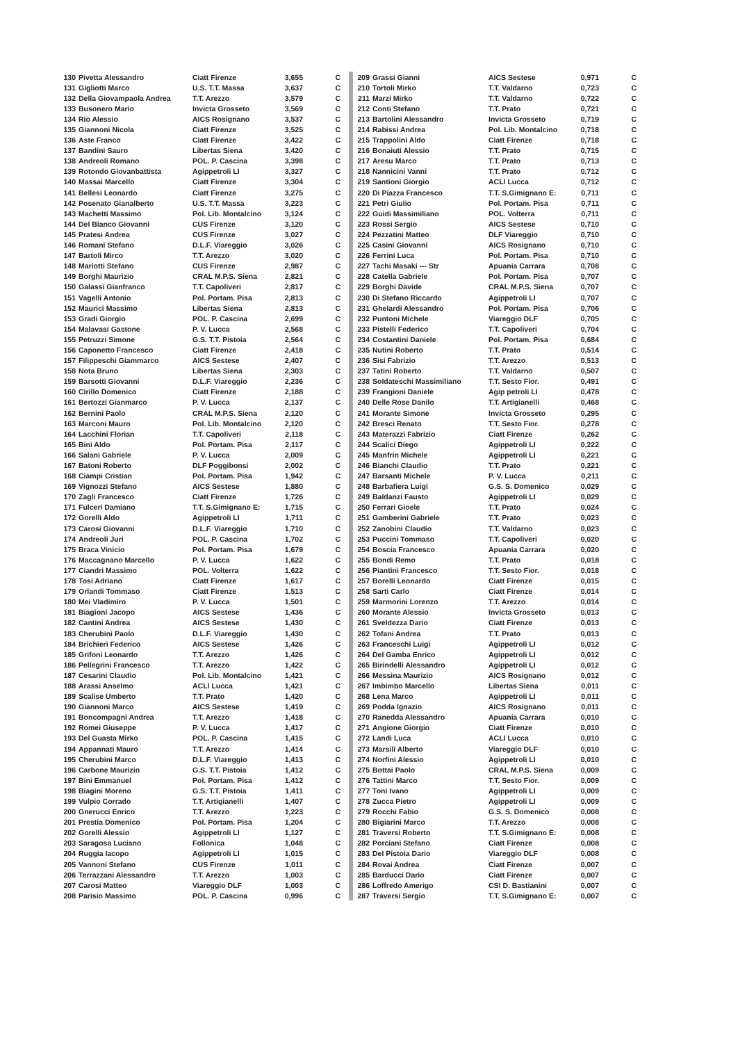| 130 | Pivetta Alessandro | Ciatt Firenze | 3,655 | C |
| 131 | Gigliotti Marco | U.S. T.T. Massa | 3,637 | C |
| 132 | Della Giovampaola Andrea | T.T. Arezzo | 3,579 | C |
| 133 | Busonero Mario | Invicta Grosseto | 3,569 | C |
| 134 | Rio Alessio | AICS Rosignano | 3,537 | C |
| 135 | Giannoni Nicola | Ciatt Firenze | 3,525 | C |
| 136 | Aste Franco | Ciatt Firenze | 3,422 | C |
| 137 | Bandini Sauro | Libertas Siena | 3,420 | C |
| 138 | Andreoli Romano | POL. P. Cascina | 3,398 | C |
| 139 | Rotondo Giovanbattista | Agippetroli LI | 3,327 | C |
| 140 | Massai Marcello | Ciatt Firenze | 3,304 | C |
| 141 | Bellesi Leonardo | Ciatt Firenze | 3,275 | C |
| 142 | Posenato Gianalberto | U.S. T.T. Massa | 3,223 | C |
| 143 | Machetti Massimo | Pol. Lib. Montalcino | 3,124 | C |
| 144 | Del Bianco Giovanni | CUS Firenze | 3,120 | C |
| 145 | Pratesi Andrea | CUS Firenze | 3,027 | C |
| 146 | Romani Stefano | D.L.F. Viareggio | 3,026 | C |
| 147 | Bartoli Mirco | T.T. Arezzo | 3,020 | C |
| 148 | Mariotti Stefano | CUS Firenze | 2,987 | C |
| 149 | Borghi Maurizio | CRAL M.P.S. Siena | 2,821 | C |
| 150 | Galassi Gianfranco | T.T. Capoliveri | 2,817 | C |
| 151 | Vagelli Antonio | Pol. Portam. Pisa | 2,813 | C |
| 152 | Maurici Massimo | Libertas Siena | 2,813 | C |
| 153 | Gradi Giorgio | POL. P. Cascina | 2,699 | C |
| 154 | Malavasi Gastone | P. V. Lucca | 2,568 | C |
| 155 | Petruzzi Simone | G.S. T.T. Pistoia | 2,564 | C |
| 156 | Caponetto Francesco | Ciatt Firenze | 2,418 | C |
| 157 | Filippeschi Giammarco | AICS Sestese | 2,407 | C |
| 158 | Nota Bruno | Libertas Siena | 2,303 | C |
| 159 | Barsotti Giovanni | D.L.F. Viareggio | 2,236 | C |
| 160 | Cirillo Domenico | Ciatt Firenze | 2,188 | C |
| 161 | Bertozzi Gianmarco | P. V. Lucca | 2,137 | C |
| 162 | Bernini Paolo | CRAL M.P.S. Siena | 2,120 | C |
| 163 | Marconi Mauro | Pol. Lib. Montalcino | 2,120 | C |
| 164 | Lacchini Florian | T.T. Capoliveri | 2,118 | C |
| 165 | Bini Aldo | Pol. Portam. Pisa | 2,117 | C |
| 166 | Salani Gabriele | P. V. Lucca | 2,009 | C |
| 167 | Batoni Roberto | DLF Poggibonsi | 2,002 | C |
| 168 | Ciampi Cristian | Pol. Portam. Pisa | 1,942 | C |
| 169 | Vignozzi Stefano | AICS Sestese | 1,880 | C |
| 170 | Zagli Francesco | Ciatt Firenze | 1,726 | C |
| 171 | Fulceri Damiano | T.T. S.Gimignano E: | 1,715 | C |
| 172 | Gorelli Aldo | Agippetroli LI | 1,711 | C |
| 173 | Carosi Giovanni | D.L.F. Viareggio | 1,710 | C |
| 174 | Andreoli Juri | POL. P. Cascina | 1,702 | C |
| 175 | Braca Vinicio | Pol. Portam. Pisa | 1,679 | C |
| 176 | Maccagnano Marcello | P. V. Lucca | 1,622 | C |
| 177 | Ciandri Massimo | POL. Volterra | 1,622 | C |
| 178 | Tosi Adriano | Ciatt Firenze | 1,617 | C |
| 179 | Orlandi Tommaso | Ciatt Firenze | 1,513 | C |
| 180 | Mei Vladimiro | P. V. Lucca | 1,501 | C |
| 181 | Biagioni Jacopo | AICS Sestese | 1,436 | C |
| 182 | Cantini Andrea | AICS Sestese | 1,430 | C |
| 183 | Cherubini Paolo | D.L.F. Viareggio | 1,430 | C |
| 184 | Brichieri Federico | AICS Sestese | 1,426 | C |
| 185 | Grifoni Leonardo | T.T. Arezzo | 1,426 | C |
| 186 | Pellegrini Francesco | T.T. Arezzo | 1,422 | C |
| 187 | Cesarini Claudio | Pol. Lib. Montalcino | 1,421 | C |
| 188 | Arassi Anselmo | ACLI Lucca | 1,421 | C |
| 189 | Scalise Umberto | T.T. Prato | 1,420 | C |
| 190 | Giannoni Marco | AICS Sestese | 1,419 | C |
| 191 | Boncompagni Andrea | T.T. Arezzo | 1,418 | C |
| 192 | Romei Giuseppe | P. V. Lucca | 1,417 | C |
| 193 | Del Guasta Mirko | POL. P. Cascina | 1,415 | C |
| 194 | Appannati Mauro | T.T. Arezzo | 1,414 | C |
| 195 | Cherubini Marco | D.L.F. Viareggio | 1,413 | C |
| 196 | Carbone Maurizio | G.S. T.T. Pistoia | 1,412 | C |
| 197 | Bini Emmanuel | Pol. Portam. Pisa | 1,412 | C |
| 198 | Biagini Moreno | G.S. T.T. Pistoia | 1,411 | C |
| 199 | Vulpio Corrado | T.T. Artigianelli | 1,407 | C |
| 200 | Gnerucci Enrico | T.T. Arezzo | 1,223 | C |
| 201 | Prestia Domenico | Pol. Portam. Pisa | 1,204 | C |
| 202 | Gorelli Alessio | Agippetroli LI | 1,127 | C |
| 203 | Saragosa Luciano | Follonica | 1,048 | C |
| 204 | Ruggia Iacopo | Agippetroli LI | 1,015 | C |
| 205 | Vannoni Stefano | CUS Firenze | 1,011 | C |
| 206 | Terrazzani Alessandro | T.T. Arezzo | 1,003 | C |
| 207 | Carosi Matteo | Viareggio DLF | 1,003 | C |
| 208 | Parisio Massimo | POL. P. Cascina | 0,996 | C |
| 209 | Grassi Gianni | AICS Sestese | 0,971 | C |
| 210 | Tortoli Mirko | T.T. Valdarno | 0,723 | C |
| 211 | Marzi Mirko | T.T. Valdarno | 0,722 | C |
| 212 | Conti Stefano | T.T. Prato | 0,721 | C |
| 213 | Bartolini Alessandro | Invicta Grosseto | 0,719 | C |
| 214 | Rabissi Andrea | Pol. Lib. Montalcino | 0,718 | C |
| 215 | Trappolini Aldo | Ciatt Firenze | 0,718 | C |
| 216 | Bonaiuti Alessio | T.T. Prato | 0,715 | C |
| 217 | Aresu Marco | T.T. Prato | 0,713 | C |
| 218 | Nannicini Vanni | T.T. Prato | 0,712 | C |
| 219 | Santioni Giorgio | ACLI Lucca | 0,712 | C |
| 220 | Di Piazza Francesco | T.T. S.Gimignano E: | 0,711 | C |
| 221 | Petri Giulio | Pol. Portam. Pisa | 0,711 | C |
| 222 | Guidi Massimiliano | POL. Volterra | 0,711 | C |
| 223 | Rossi Sergio | AICS Sestese | 0,710 | C |
| 224 | Pezzatini Matteo | DLF Viareggio | 0,710 | C |
| 225 | Casini Giovanni | AICS Rosignano | 0,710 | C |
| 226 | Ferrini Luca | Pol. Portam. Pisa | 0,710 | C |
| 227 | Tachi Masaki --- Str | Apuania Carrara | 0,708 | C |
| 228 | Catella Gabriele | Pol. Portam. Pisa | 0,707 | C |
| 229 | Borghi Davide | CRAL M.P.S. Siena | 0,707 | C |
| 230 | Di Stefano Riccardo | Agippetroli LI | 0,707 | C |
| 231 | Ghelardi Alessandro | Pol. Portam. Pisa | 0,706 | C |
| 232 | Puntoni Michele | Viareggio DLF | 0,705 | C |
| 233 | Pistelli Federico | T.T. Capoliveri | 0,704 | C |
| 234 | Costantini Daniele | Pol. Portam. Pisa | 0,684 | C |
| 235 | Nutini Roberto | T.T. Prato | 0,514 | C |
| 236 | Sisi Fabrizio | T.T. Arezzo | 0,513 | C |
| 237 | Tatini Roberto | T.T. Valdarno | 0,507 | C |
| 238 | Soldateschi Massimiliano | T.T. Sesto Fior. | 0,491 | C |
| 239 | Frangioni Daniele | Agip petroli LI | 0,478 | C |
| 240 | Delle Rose Danilo | T.T. Artigianelli | 0,468 | C |
| 241 | Morante Simone | Invicta Grosseto | 0,295 | C |
| 242 | Bresci Renato | T.T. Sesto Fior. | 0,278 | C |
| 243 | Materazzi Fabrizio | Ciatt Firenze | 0,262 | C |
| 244 | Scalici Diego | Agippetroli LI | 0,222 | C |
| 245 | Manfrin Michele | Agippetroli LI | 0,221 | C |
| 246 | Bianchi Claudio | T.T. Prato | 0,221 | C |
| 247 | Barsanti Michele | P. V. Lucca | 0,211 | C |
| 248 | Barbafiera Luigi | G.S. S. Domenico | 0,029 | C |
| 249 | Baldanzi Fausto | Agippetroli LI | 0,029 | C |
| 250 | Ferrari Gioele | T.T. Prato | 0,024 | C |
| 251 | Gamberini Gabriele | T.T. Prato | 0,023 | C |
| 252 | Zanobini Claudio | T.T. Valdarno | 0,023 | C |
| 253 | Puccini Tommaso | T.T. Capoliveri | 0,020 | C |
| 254 | Boscia Francesco | Apuania Carrara | 0,020 | C |
| 255 | Bondi Remo | T.T. Prato | 0,018 | C |
| 256 | Piantini Francesco | T.T. Sesto Fior. | 0,018 | C |
| 257 | Borelli Leonardo | Ciatt Firenze | 0,015 | C |
| 258 | Sarti Carlo | Ciatt Firenze | 0,014 | C |
| 259 | Marmorini Lorenzo | T.T. Arezzo | 0,014 | C |
| 260 | Morante Alessio | Invicta Grosseto | 0,013 | C |
| 261 | Sveldezza Dario | Ciatt Firenze | 0,013 | C |
| 262 | Tofani Andrea | T.T. Prato | 0,013 | C |
| 263 | Franceschi Luigi | Agippetroli LI | 0,012 | C |
| 264 | Del Gamba Enrico | Agippetroli LI | 0,012 | C |
| 265 | Birindelli Alessandro | Agippetroli LI | 0,012 | C |
| 266 | Messina Maurizio | AICS Rosignano | 0,012 | C |
| 267 | Imbimbo Marcello | Libertas Siena | 0,011 | C |
| 268 | Lena Marco | Agippetroli LI | 0,011 | C |
| 269 | Podda Ignazio | AICS Rosignano | 0,011 | C |
| 270 | Ranedda Alessandro | Apuania Carrara | 0,010 | C |
| 271 | Angione Giorgio | Ciatt Firenze | 0,010 | C |
| 272 | Landi Luca | ACLI Lucca | 0,010 | C |
| 273 | Marsili Alberto | Viareggio DLF | 0,010 | C |
| 274 | Norfini Alessio | Agippetroli LI | 0,010 | C |
| 275 | Bottai Paolo | CRAL M.P.S. Siena | 0,009 | C |
| 276 | Tattini Marco | T.T. Sesto Fior. | 0,009 | C |
| 277 | Toni Ivano | Agippetroli LI | 0,009 | C |
| 278 | Zucca Pietro | Agippetroli LI | 0,009 | C |
| 279 | Rocchi Fabio | G.S. S. Domenico | 0,008 | C |
| 280 | Bigiarini Marco | T.T. Arezzo | 0,008 | C |
| 281 | Traversi Roberto | T.T. S.Gimignano E: | 0,008 | C |
| 282 | Porciani Stefano | Ciatt Firenze | 0,008 | C |
| 283 | Del Pistoia Dario | Viareggio DLF | 0,008 | C |
| 284 | Rovai Andrea | Ciatt Firenze | 0,007 | C |
| 285 | Barducci Dario | Ciatt Firenze | 0,007 | C |
| 286 | Loffredo Amerigo | CSI D. Bastianini | 0,007 | C |
| 287 | Traversi Sergio | T.T. S.Gimignano E: | 0,007 | C |